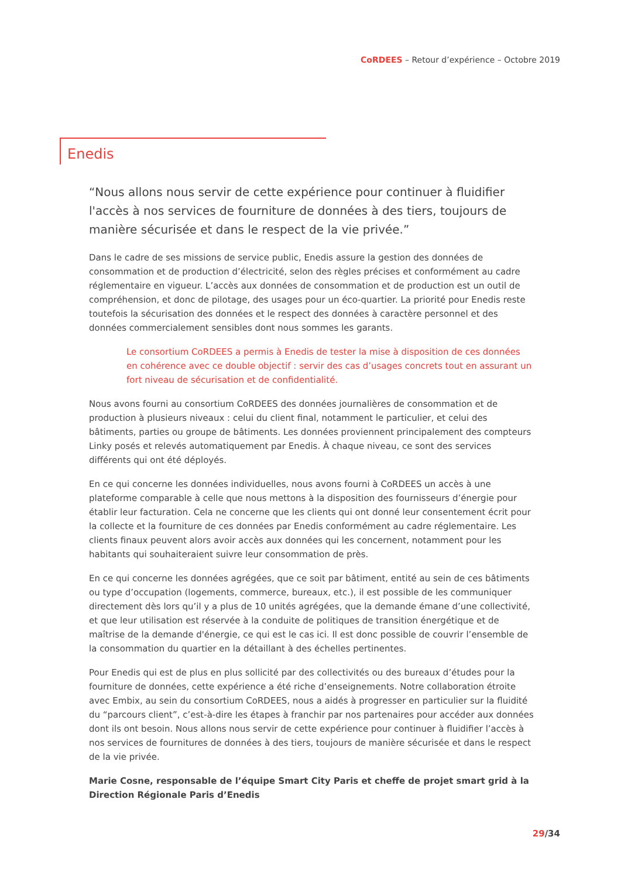CoRDEES – Retour d’expérience – Octobre 2019
Enedis
“Nous allons nous servir de cette expérience pour continuer à fluidifier l'accès à nos services de fourniture de données à des tiers, toujours de manière sécurisée et dans le respect de la vie privée.”
Dans le cadre de ses missions de service public, Enedis assure la gestion des données de consommation et de production d’électricité, selon des règles précises et conformément au cadre réglementaire en vigueur. L’accès aux données de consommation et de production est un outil de compréhension, et donc de pilotage, des usages pour un éco-quartier. La priorité pour Enedis reste toutefois la sécurisation des données et le respect des données à caractère personnel et des données commercialement sensibles dont nous sommes les garants.
Le consortium CoRDEES a permis à Enedis de tester la mise à disposition de ces données en cohérence avec ce double objectif : servir des cas d’usages concrets tout en assurant un fort niveau de sécurisation et de confidentialité.
Nous avons fourni au consortium CoRDEES des données journalières de consommation et de production à plusieurs niveaux : celui du client final, notamment le particulier, et celui des bâtiments, parties ou groupe de bâtiments. Les données proviennent principalement des compteurs Linky posés et relevés automatiquement par Enedis. À chaque niveau, ce sont des services différents qui ont été déployés.
En ce qui concerne les données individuelles, nous avons fourni à CoRDEES un accès à une plateforme comparable à celle que nous mettons à la disposition des fournisseurs d’énergie pour établir leur facturation. Cela ne concerne que les clients qui ont donné leur consentement écrit pour la collecte et la fourniture de ces données par Enedis conformément au cadre réglementaire. Les clients finaux peuvent alors avoir accès aux données qui les concernent, notamment pour les habitants qui souhaiteraient suivre leur consommation de près.
En ce qui concerne les données agrégées, que ce soit par bâtiment, entité au sein de ces bâtiments ou type d’occupation (logements, commerce, bureaux, etc.), il est possible de les communiquer directement dès lors qu’il y a plus de 10 unités agrégées, que la demande émane d’une collectivité, et que leur utilisation est réservée à la conduite de politiques de transition énergétique et de maîtrise de la demande d'énergie, ce qui est le cas ici. Il est donc possible de couvrir l’ensemble de la consommation du quartier en la détaillant à des échelles pertinentes.
Pour Enedis qui est de plus en plus sollicité par des collectivités ou des bureaux d’études pour la fourniture de données, cette expérience a été riche d’enseignements. Notre collaboration étroite avec Embix, au sein du consortium CoRDEES, nous a aidés à progresser en particulier sur la fluidité du “parcours client”, c’est-à-dire les étapes à franchir par nos partenaires pour accéder aux données dont ils ont besoin. Nous allons nous servir de cette expérience pour continuer à fluidifier l’accès à nos services de fournitures de données à des tiers, toujours de manière sécurisée et dans le respect de la vie privée.
Marie Cosne, responsable de l’équipe Smart City Paris et cheffe de projet smart grid à la Direction Régionale Paris d’Enedis
29/34